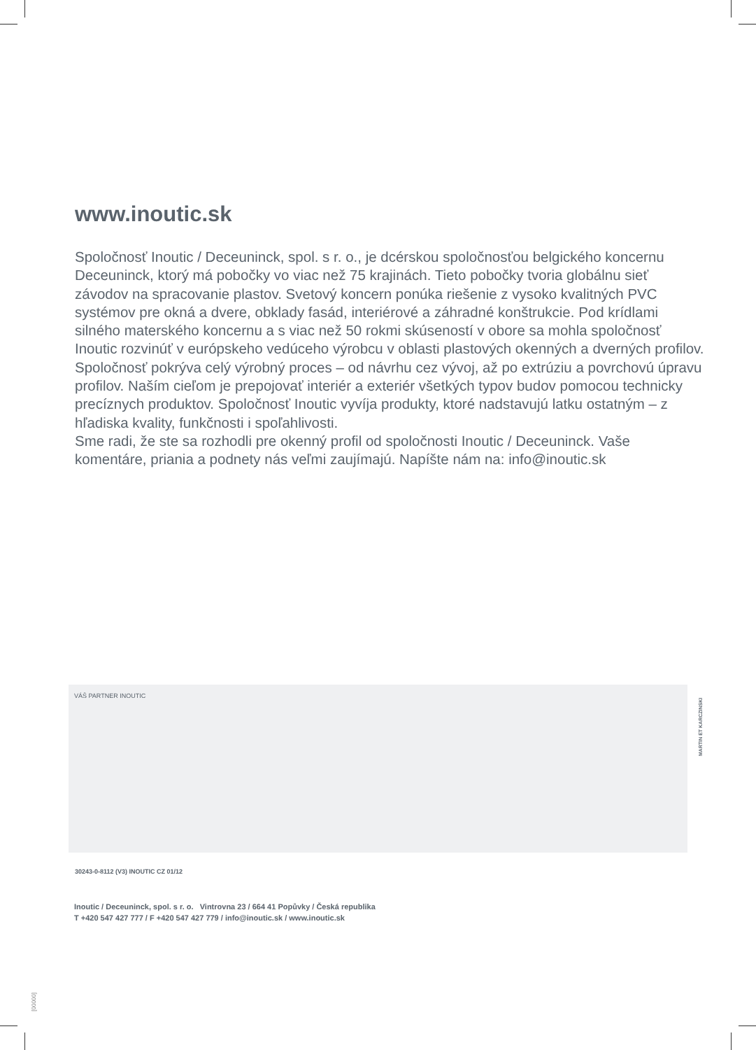www.inoutic.sk
Spoločnosť Inoutic / Deceuninck, spol. s r. o., je dcérskou spoločnosťou belgického koncernu Deceuninck, ktorý má pobočky vo viac než 75 krajinách. Tieto pobočky tvoria globálnu sieť závodov na spracovanie plastov. Svetový koncern ponúka riešenie z vysoko kvalitných PVC systémov pre okná a dvere, obklady fasád, interiérové a záhradné konštrukcie. Pod krídlami silného materského koncernu a s viac než 50 rokmi skúseností v obore sa mohla spoločnosť Inoutic rozvinúť v európskeho vedúceho výrobcu v oblasti plastových okenných a dverných profilov. Spoločnosť pokrýva celý výrobný proces – od návrhu cez vývoj, až po extrúziu a povrchovú úpravu profilov. Naším cieľom je prepojovať interiér a exteriér všetkých typov budov pomocou technicky precíznych produktov. Spoločnosť Inoutic vyvíja produkty, ktoré nadstavujú latku ostatným – z hľadiska kvality, funkčnosti i spoľahlivosti.
Sme radi, že ste sa rozhodli pre okenný profil od spoločnosti Inoutic / Deceuninck. Vaše komentáre, priania a podnety nás veľmi zaujímajú. Napíšte nám na: info@inoutic.sk
VÁŠ PARTNER INOUTIC
MARTIN ET KARCZINSKI
30243-0-8112 (V3) INOUTIC CZ 01/12
Inoutic / Deceuninck, spol. s r. o. Vintrovna 23 / 664 41 Popůvky / Česká republika
T +420 547 427 777 / F +420 547 427 779 / info@inoutic.sk / www.inoutic.sk
[00000]